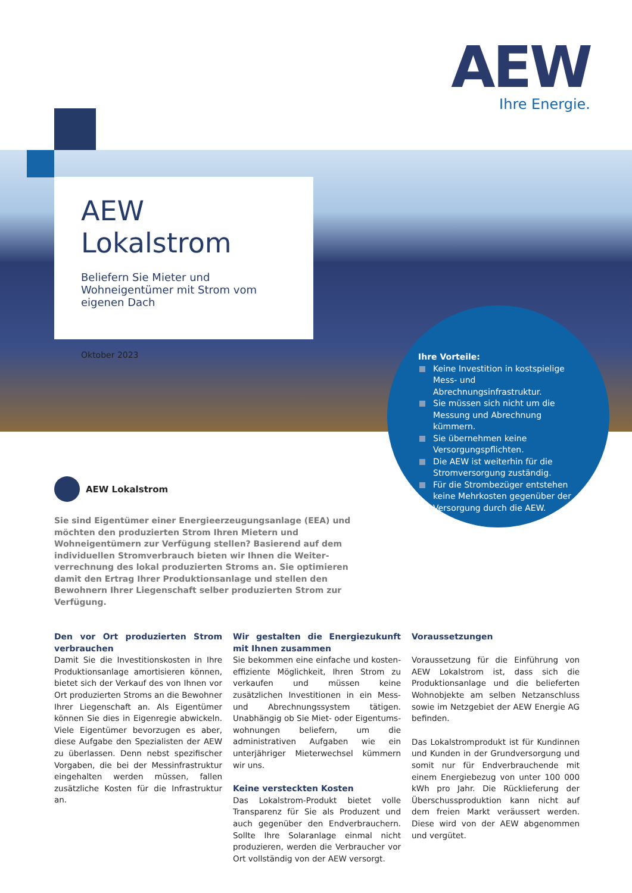AEW
Ihre Energie.
AEW Lokalstrom
Beliefern Sie Mieter und Wohneigentümer mit Strom vom eigenen Dach
Oktober 2023
Ihre Vorteile:
Keine Investition in kostspielige Mess- und Abrechnungsinfrastruktur.
Sie müssen sich nicht um die Messung und Abrechnung kümmern.
Sie übernehmen keine Versorgungs­pflichten.
Die AEW ist weiterhin für die Strom­versorgung zuständig.
Für die Strombezüger entstehen keine Mehrkosten gegenüber der Versorgung durch die AEW.
AEW Lokalstrom
Sie sind Eigentümer einer Energieerzeugungsanlage (EEA) und möchten den produzierten Strom Ihren Mietern und Wohneigentümern zur Verfügung stellen? Basierend auf dem individuellen Stromverbrauch bieten wir Ihnen die Weiter­verrechnung des lokal produzierten Stroms an. Sie optimieren damit den Ertrag Ihrer Produktionsanlage und stellen den Bewohnern Ihrer Liegenschaft selber produzierten Strom zur Verfügung.
Den vor Ort produzierten Strom verbrauchen
Damit Sie die Investitionskosten in Ihre Pro­duktionsanlage amortisieren können, bietet sich der Verkauf des von Ihnen vor Ort produ­zierten Stroms an die Bewohner Ihrer Liegen­schaft an. Als Eigentümer können Sie dies in Eigenregie abwickeln. Viele Eigentümer bevor­zugen es aber, diese Aufgabe den Spezialisten der AEW zu überlassen. Denn nebst spezifi­scher Vorgaben, die bei der Messinfrastruktur eingehalten werden müssen, fallen zusätzliche Kosten für die Infrastruktur an.
Wir gestalten die Energiezukunft mit Ihnen zusammen
Sie bekommen eine einfache und kosten­effiziente Möglichkeit, Ihren Strom zu verkau­fen und müssen keine zusätzlichen Investiti­onen in ein Mess- und Abrechnungssystem täti­gen. Unabhängig ob Sie Miet- oder Eigentums­wohnungen beliefern, um die administrativen Aufgaben wie ein unterjähriger Mieterwechsel kümmern wir uns.
Keine versteckten Kosten
Das Lokalstrom-Produkt bietet volle Transpa­renz für Sie als Produzent und auch gegenüber den Endverbrauchern. Sollte Ihre Solaranlage einmal nicht produzieren, werden die Verbrau­cher vor Ort vollständig von der AEW versorgt.
Voraussetzungen
Voraussetzung für die Einführung von AEW Lokalstrom ist, dass sich die Produktions­anlage und die belieferten Wohnobjekte am selben Netzanschluss sowie im Netzgebiet der AEW Energie AG befinden.
Das Lokalstromprodukt ist für Kundinnen und Kunden in der Grundversorgung und somit nur für Endverbrauchende mit einem Energiebe­zug von unter 100 000 kWh pro Jahr. Die Rück­lieferung der Überschussproduktion kann nicht auf dem freien Markt veräussert werden. Diese wird von der AEW abgenommen und ver­gütet.